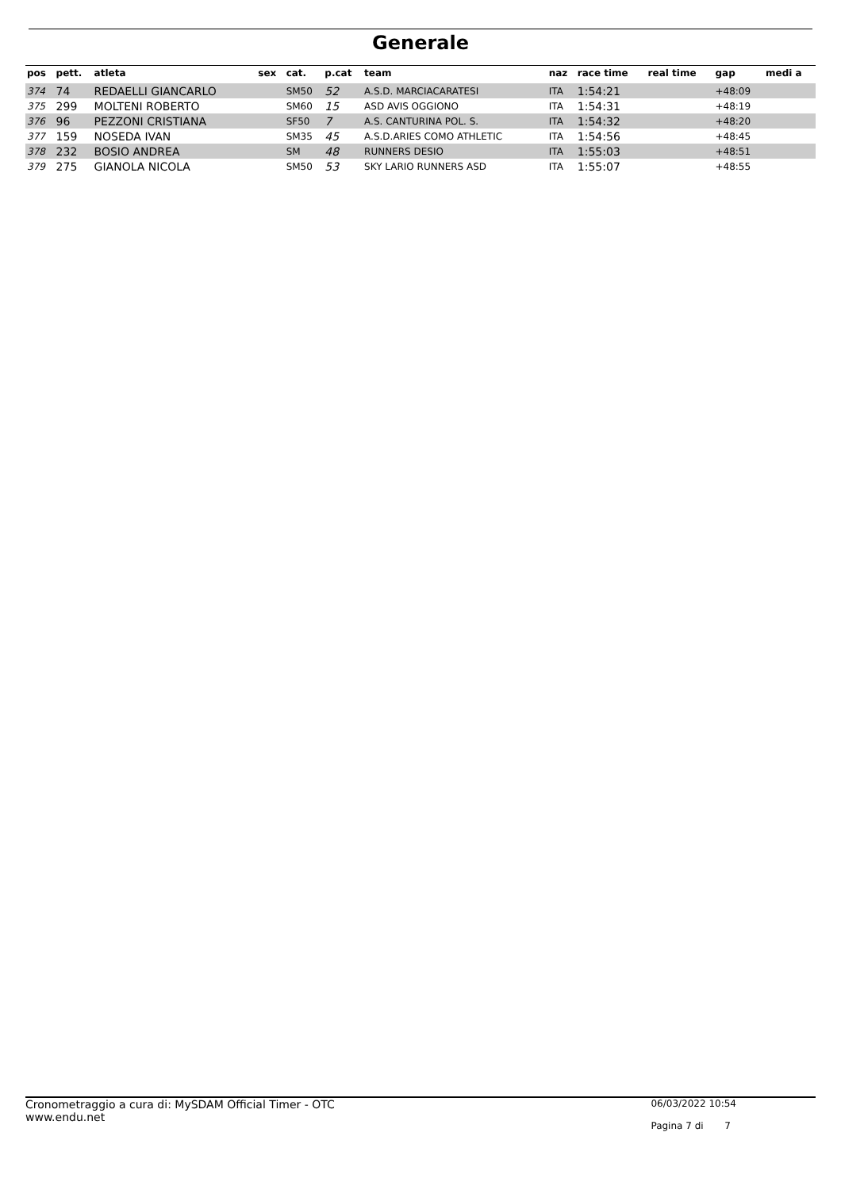Generale
| pos | pett. | atleta | sex | cat. | p.cat | team | naz | race time | real time | gap | medi a |
| --- | --- | --- | --- | --- | --- | --- | --- | --- | --- | --- | --- |
| 374 | 74 | REDAELLI GIANCARLO | | SM50 | 52 | A.S.D. MARCIACARATESI | ITA | 1:54:21 | | +48:09 | |
| 375 | 299 | MOLTENI ROBERTO | | SM60 | 15 | ASD AVIS OGGIONO | ITA | 1:54:31 | | +48:19 | |
| 376 | 96 | PEZZONI CRISTIANA | | SF50 | 7 | A.S. CANTURINA POL. S. | ITA | 1:54:32 | | +48:20 | |
| 377 | 159 | NOSEDA IVAN | | SM35 | 45 | A.S.D.ARIES COMO ATHLETIC | ITA | 1:54:56 | | +48:45 | |
| 378 | 232 | BOSIO ANDREA | | SM | 48 | RUNNERS DESIO | ITA | 1:55:03 | | +48:51 | |
| 379 | 275 | GIANOLA NICOLA | | SM50 | 53 | SKY LARIO RUNNERS ASD | ITA | 1:55:07 | | +48:55 | |
Cronometraggio a cura di: MySDAM Official Timer - OTC
www.endu.net
06/03/2022 10:54
Pagina 7 di 7